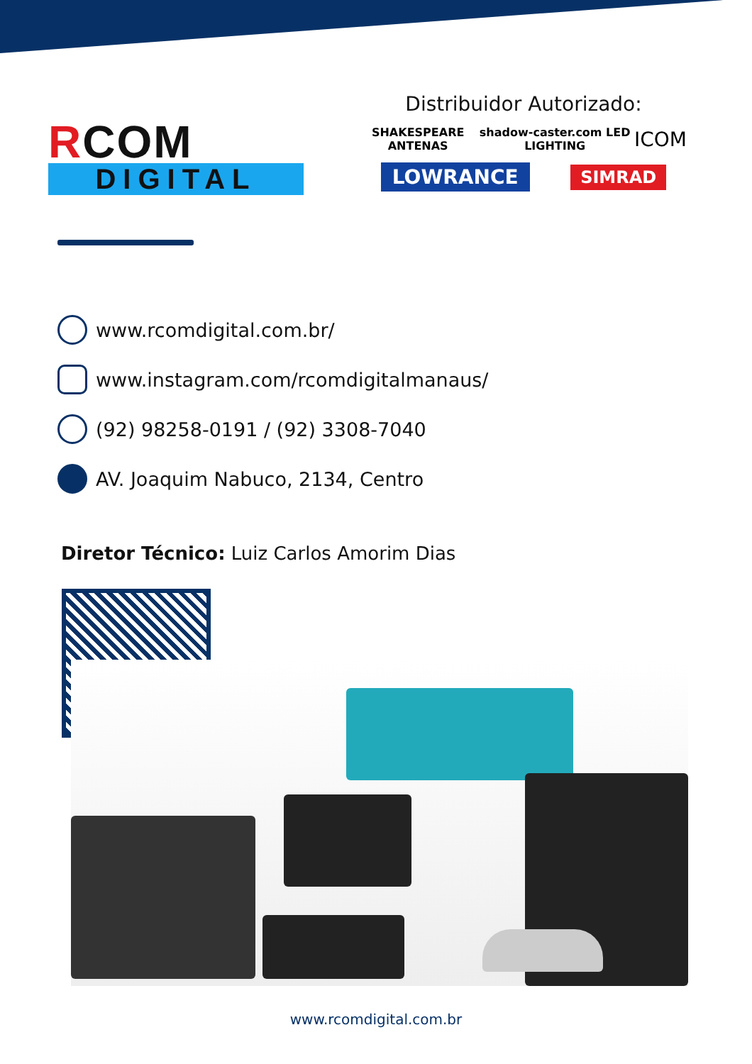RCOM
DIGITAL
Distribuidor Autorizado:
SHAKESPEARE ANTENAS shadow-caster.com LED LIGHTING ICOM
LOWRANCE SIMRAD
www.rcomdigital.com.br/
www.instagram.com/rcomdigitalmanaus/
(92) 98258-0191 / (92) 3308-7040
AV. Joaquim Nabuco, 2134, Centro
Diretor Técnico: Luiz Carlos Amorim Dias
www.rcomdigital.com.br